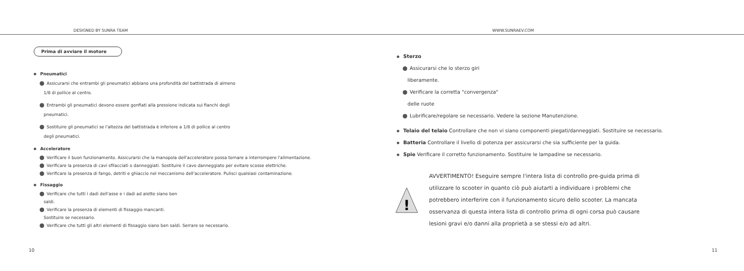DESIGNED BY SUNRA TEAM WWW.SUNRAEV.COM
Prima di avviare il motore
Pneumatici
Assicurarsi che entrambi gli pneumatici abbiano una profondità del battistrada di almeno
1/8 di pollice al centro.
Entrambi gli pneumatici devono essere gonfiati alla pressione indicata sui fianchi degli
pneumatici.
Sostituire gli pneumatici se l'altezza del battistrada è inferiore a 1/8 di pollice al centro
degli pneumatici.
Acceleratore
Verificare il buon funzionamento. Assicurarsi che la manopola dell'acceleratore possa tornare a interrompere l'alimentazione.
Verificare la presenza di cavi sfilacciati o danneggiati. Sostituire il cavo danneggiato per evitare scosse elettriche.
Verificare la presenza di fango, detriti e ghiaccio nel meccanismo dell'acceleratore. Pulisci qualsiasi contaminazione.
Fissaggio
Verificare che tutti i dadi dell'asse e i dadi ad alette siano ben
saldi.
Verificare la presenza di elementi di fissaggio mancanti.
Sostituire se necessario.
Verificare che tutti gli altri elementi di fissaggio siano ben saldi. Serrare se necessario.
Sterzo
Assicurarsi che lo sterzo giri
liberamente.
Verificare la corretta "convergenza"
delle ruote
Lubrificare/regolare se necessario. Vedere la sezione Manutenzione.
Telaio del telaio Controllare che non vi siano componenti piegati/danneggiati. Sostituire se necessario.
Batteria Controllare il livello di potenza per assicurarsi che sia sufficiente per la guida.
Spie Verificare il corretto funzionamento. Sostituire le lampadine se necessario.
!
AVVERTIMENTO! Eseguire sempre l'intera lista di controllo pre-guida prima di
utilizzare lo scooter in quanto ciò può aiutarti a individuare i problemi che
potrebbero interferire con il funzionamento sicuro dello scooter. La mancata
osservanza di questa intera lista di controllo prima di ogni corsa può causare
lesioni gravi e/o danni alla proprietà a se stessi e/o ad altri.
10 11